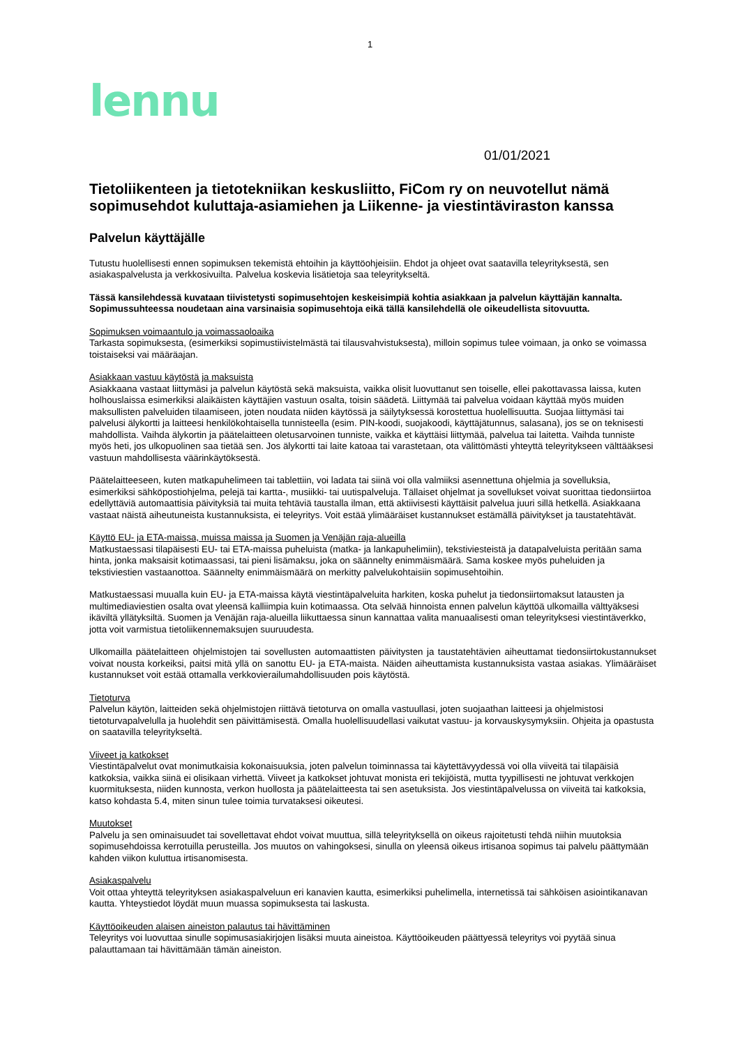1
lennu
01/01/2021
Tietoliikenteen ja tietotekniikan keskusliitto, FiCom ry on neuvotellut nämä sopimusehdot kuluttaja-asiamiehen ja Liikenne- ja viestintäviraston kanssa
Palvelun käyttäjälle
Tutustu huolellisesti ennen sopimuksen tekemistä ehtoihin ja käyttöohjeisiin. Ehdot ja ohjeet ovat saatavilla teleyrityksestä, sen asiakaspalvelusta ja verkkosivuilta. Palvelua koskevia lisätietoja saa teleyritykseltä.
Tässä kansilehdessä kuvataan tiivistetysti sopimusehtojen keskeisimpiä kohtia asiakkaan ja palvelun käyttäjän kannalta. Sopimussuhteessa noudetaan aina varsinaisia sopimusehtoja eikä tällä kansilehdellä ole oikeudellista sitovuutta.
Sopimuksen voimaantulo ja voimassaoloaika
Tarkasta sopimuksesta, (esimerkiksi sopimustiivistelmästä tai tilausvahvistuksesta), milloin sopimus tulee voimaan, ja onko se voimassa toistaiseksi vai määräajan.
Asiakkaan vastuu käytöstä ja maksuista
Asiakkaana vastaat liittymäsi ja palvelun käytöstä sekä maksuista, vaikka olisit luovuttanut sen toiselle, ellei pakottavassa laissa, kuten holhouslaissa esimerkiksi alaikäisten käyttäjien vastuun osalta, toisin säädetä. Liittymää tai palvelua voidaan käyttää myös muiden maksullisten palveluiden tilaamiseen, joten noudata niiden käytössä ja säilytyksessä korostettua huolellisuutta. Suojaa liittymäsi tai palvelusi älykortti ja laitteesi henkilökohtaisella tunnisteella (esim. PIN-koodi, suojakoodi, käyttäjätunnus, salasana), jos se on teknisesti mahdollista. Vaihda älykortin ja päätelaitteen oletusarvoinen tunniste, vaikka et käyttäisi liittymää, palvelua tai laitetta. Vaihda tunniste myös heti, jos ulkopuolinen saa tietää sen. Jos älykortti tai laite katoaa tai varastetaan, ota välittömästi yhteyttä teleyritykseen välttääksesi vastuun mahdollisesta väärinkäytöksestä.
Päätelaitteeseen, kuten matkapuhelimeen tai tablettiin, voi ladata tai siinä voi olla valmiiksi asennettuna ohjelmia ja sovelluksia, esimerkiksi sähköpostiohjelma, pelejä tai kartta-, musiikki- tai uutispalveluja. Tällaiset ohjelmat ja sovellukset voivat suorittaa tiedonsiirtoa edellyttäviä automaattisia päivityksiä tai muita tehtäviä taustalla ilman, että aktiivisesti käyttäisit palvelua juuri sillä hetkellä. Asiakkaana vastaat näistä aiheutuneista kustannuksista, ei teleyritys. Voit estää ylimääräiset kustannukset estämällä päivitykset ja taustatehtävät.
Käyttö EU- ja ETA-maissa, muissa maissa ja Suomen ja Venäjän raja-alueilla
Matkustaessasi tilapäisesti EU- tai ETA-maissa puheluista (matka- ja lankapuhelimiin), tekstiviesteistä ja datapalveluista peritään sama hinta, jonka maksaisit kotimaassasi, tai pieni lisämaksu, joka on säännelty enimmäismäärä. Sama koskee myös puheluiden ja tekstiviestien vastaanottoa. Säännelty enimmäismäärä on merkitty palvelukohtaisiin sopimusehtoihin.
Matkustaessasi muualla kuin EU- ja ETA-maissa käytä viestintäpalveluita harkiten, koska puhelut ja tiedonsiirtomaksut latausten ja multimediaviestien osalta ovat yleensä kalliimpia kuin kotimaassa. Ota selvää hinnoista ennen palvelun käyttöä ulkomailla välttyäksesi ikäviltä yllätyksiltä. Suomen ja Venäjän raja-alueilla liikuttaessa sinun kannattaa valita manuaalisesti oman teleyrityksesi viestintäverkko, jotta voit varmistua tietoliikennemaksujen suuruudesta.
Ulkomailla päätelaitteen ohjelmistojen tai sovellusten automaattisten päivitysten ja taustatehtävien aiheuttamat tiedonsiirtokustannukset voivat nousta korkeiksi, paitsi mitä yllä on sanottu EU- ja ETA-maista. Näiden aiheuttamista kustannuksista vastaa asiakas. Ylimääräiset kustannukset voit estää ottamalla verkkovierailumahdollisuuden pois käytöstä.
Tietoturva
Palvelun käytön, laitteiden sekä ohjelmistojen riittävä tietoturva on omalla vastuullasi, joten suojaathan laitteesi ja ohjelmistosi tietoturvapalvelulla ja huolehdit sen päivittämisestä. Omalla huolellisuudellasi vaikutat vastuu- ja korvauskysymyksiin. Ohjeita ja opastusta on saatavilla teleyritykseltä.
Viiveet ja katkokset
Viestintäpalvelut ovat monimutkaisia kokonaisuuksia, joten palvelun toiminnassa tai käytettävyydessä voi olla viiveitä tai tilapäisiä katkoksia, vaikka siinä ei olisikaan virhettä. Viiveet ja katkokset johtuvat monista eri tekijöistä, mutta tyypillisesti ne johtuvat verkkojen kuormituksesta, niiden kunnosta, verkon huollosta ja päätelaitteesta tai sen asetuksista. Jos viestintäpalvelussa on viiveitä tai katkoksia, katso kohdasta 5.4, miten sinun tulee toimia turvataksesi oikeutesi.
Muutokset
Palvelu ja sen ominaisuudet tai sovellettavat ehdot voivat muuttua, sillä teleyrityksellä on oikeus rajoitetusti tehdä niihin muutoksia sopimusehdoissa kerrotuilla perusteilla. Jos muutos on vahingoksesi, sinulla on yleensä oikeus irtisanoa sopimus tai palvelu päättymään kahden viikon kuluttua irtisanomisesta.
Asiakaspalvelu
Voit ottaa yhteyttä teleyrityksen asiakaspalveluun eri kanavien kautta, esimerkiksi puhelimella, internetissä tai sähköisen asiointikanavan kautta. Yhteystiedot löydät muun muassa sopimuksesta tai laskusta.
Käyttöoikeuden alaisen aineiston palautus tai hävittäminen
Teleyritys voi luovuttaa sinulle sopimusasiakirjojen lisäksi muuta aineistoa. Käyttöoikeuden päättyessä teleyritys voi pyytää sinua palauttamaan tai hävittämään tämän aineiston.